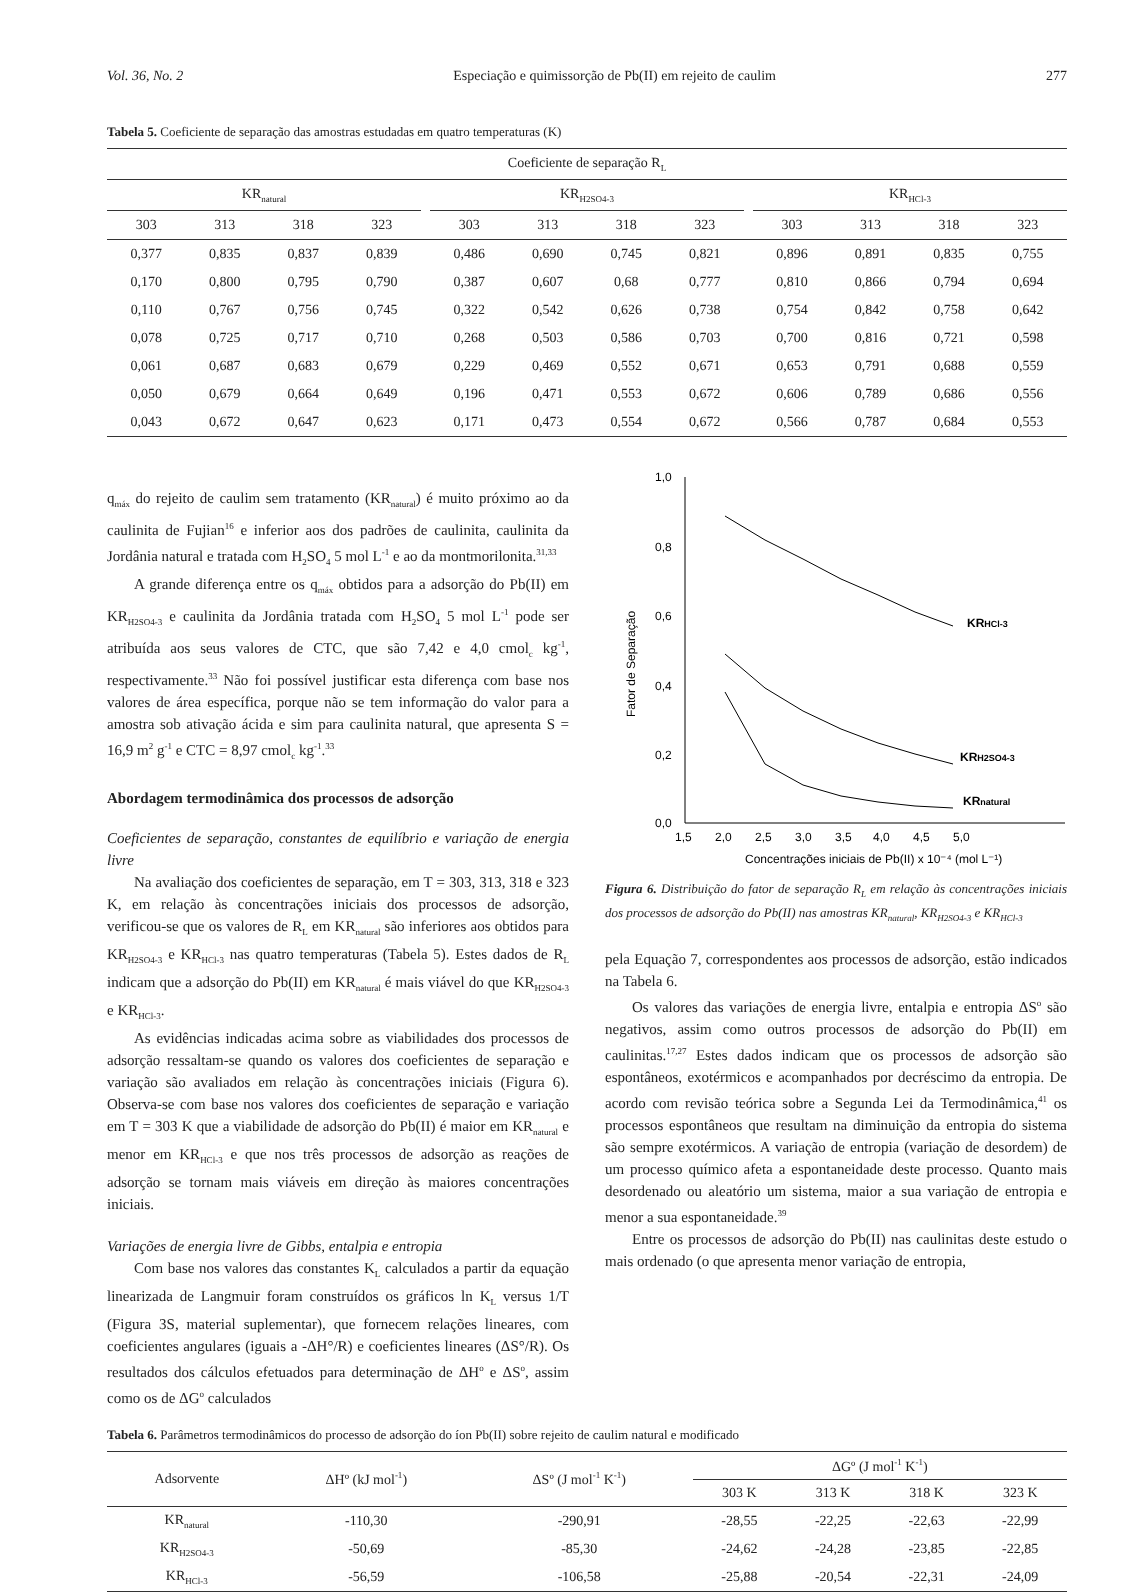Vol. 36, No. 2 Especiação e quimissorção de Pb(II) em rejeito de caulim 277
Tabela 5. Coeficiente de separação das amostras estudadas em quatro temperaturas (K)
| Coeficiente de separação R<sub>L</sub> | | | | | | | | | | | | | |
| KR<sub>natural</sub> | | | | | KR<sub>H2SO4-3</sub> | | | | | KR<sub>HCl-3</sub> | | | |
| 303 | 313 | 318 | 323 | | 303 | 313 | 318 | 323 | | 303 | 313 | 318 | 323 |
| 0,377 | 0,835 | 0,837 | 0,839 | | 0,486 | 0,690 | 0,745 | 0,821 | | 0,896 | 0,891 | 0,835 | 0,755 |
| 0,170 | 0,800 | 0,795 | 0,790 | | 0,387 | 0,607 | 0,68 | 0,777 | | 0,810 | 0,866 | 0,794 | 0,694 |
| 0,110 | 0,767 | 0,756 | 0,745 | | 0,322 | 0,542 | 0,626 | 0,738 | | 0,754 | 0,842 | 0,758 | 0,642 |
| 0,078 | 0,725 | 0,717 | 0,710 | | 0,268 | 0,503 | 0,586 | 0,703 | | 0,700 | 0,816 | 0,721 | 0,598 |
| 0,061 | 0,687 | 0,683 | 0,679 | | 0,229 | 0,469 | 0,552 | 0,671 | | 0,653 | 0,791 | 0,688 | 0,559 |
| 0,050 | 0,679 | 0,664 | 0,649 | | 0,196 | 0,471 | 0,553 | 0,672 | | 0,606 | 0,789 | 0,686 | 0,556 |
| 0,043 | 0,672 | 0,647 | 0,623 | | 0,171 | 0,473 | 0,554 | 0,672 | | 0,566 | 0,787 | 0,684 | 0,553 |
q<sub>máx</sub> do rejeito de caulim sem tratamento (KR<sub>natural</sub>) é muito próximo ao da caulinita de Fujian<sup>16</sup> e inferior aos dos padrões de caulinita, caulinita da Jordânia natural e tratada com H<sub>2</sub>SO<sub>4</sub> 5 mol L<sup>-1</sup> e ao da montmorilonita.<sup>31,33</sup>
A grande diferença entre os q<sub>máx</sub> obtidos para a adsorção do Pb(II) em KR<sub>H2SO4-3</sub> e caulinita da Jordânia tratada com H<sub>2</sub>SO<sub>4</sub> 5 mol L<sup>-1</sup> pode ser atribuída aos seus valores de CTC, que são 7,42 e 4,0 cmol<sub>c</sub> kg<sup>-1</sup>, respectivamente.<sup>33</sup> Não foi possível justificar esta diferença com base nos valores de área específica, porque não se tem informação do valor para a amostra sob ativação ácida e sim para caulinita natural, que apresenta S = 16,9 m<sup>2</sup> g<sup>-1</sup> e CTC = 8,97 cmol<sub>c</sub> kg<sup>-1</sup>.<sup>33</sup>
Abordagem termodinâmica dos processos de adsorção
Coeficientes de separação, constantes de equilíbrio e variação de energia livre
Na avaliação dos coeficientes de separação, em T = 303, 313, 318 e 323 K, em relação às concentrações iniciais dos processos de adsorção, verificou-se que os valores de R<sub>L</sub> em KR<sub>natural</sub> são inferiores aos obtidos para KR<sub>H2SO4-3</sub> e KR<sub>HCl-3</sub> nas quatro temperaturas (Tabela 5). Estes dados de R<sub>L</sub> indicam que a adsorção do Pb(II) em KR<sub>natural</sub> é mais viável do que KR<sub>H2SO4-3</sub> e KR<sub>HCl-3</sub>.
As evidências indicadas acima sobre as viabilidades dos processos de adsorção ressaltam-se quando os valores dos coeficientes de separação e variação são avaliados em relação às concentrações iniciais (Figura 6). Observa-se com base nos valores dos coeficientes de separação e variação em T = 303 K que a viabilidade de adsorção do Pb(II) é maior em KR<sub>natural</sub> e menor em KR<sub>HCl-3</sub> e que nos três processos de adsorção as reações de adsorção se tornam mais viáveis em direção às maiores concentrações iniciais.
Variações de energia livre de Gibbs, entalpia e entropia
Com base nos valores das constantes K<sub>L</sub> calculados a partir da equação linearizada de Langmuir foram construídos os gráficos ln K<sub>L</sub> versus 1/T (Figura 3S, material suplementar), que fornecem relações lineares, com coeficientes angulares (iguais a -ΔH°/R) e coeficientes lineares (ΔS°/R). Os resultados dos cálculos efetuados para determinação de ΔH<sup>o</sup> e ΔS<sup>o</sup>, assim como os de ΔG<sup>o</sup> calculados
1,0
0,8
0,6
0,4
0,2
0,0
1,5
2,0
2,5
3,0
3,5
4,0
4,5
5,0
Fator de Separação
Concentrações iniciais de Pb(II) x 10⁻⁴ (mol L⁻¹)
KRHCl-3
KRH2SO4-3
KRnatural
Figura 6. Distribuição do fator de separação R<sub>L</sub> em relação às concentrações iniciais dos processos de adsorção do Pb(II) nas amostras KR<sub>natural</sub>, KR<sub>H2SO4-3</sub> e KR<sub>HCl-3</sub>
pela Equação 7, correspondentes aos processos de adsorção, estão indicados na Tabela 6.
Os valores das variações de energia livre, entalpia e entropia ΔS<sup>o</sup> são negativos, assim como outros processos de adsorção do Pb(II) em caulinitas.<sup>17,27</sup> Estes dados indicam que os processos de adsorção são espontâneos, exotérmicos e acompanhados por decréscimo da entropia. De acordo com revisão teórica sobre a Segunda Lei da Termodinâmica,<sup>41</sup> os processos espontâneos que resultam na diminuição da entropia do sistema são sempre exotérmicos. A variação de entropia (variação de desordem) de um processo químico afeta a espontaneidade deste processo. Quanto mais desordenado ou aleatório um sistema, maior a sua variação de entropia e menor a sua espontaneidade.<sup>39</sup>
Entre os processos de adsorção do Pb(II) nas caulinitas deste estudo o mais ordenado (o que apresenta menor variação de entropia,
Tabela 6. Parâmetros termodinâmicos do processo de adsorção do íon Pb(II) sobre rejeito de caulim natural e modificado
| Adsorvente | ΔHº (kJ mol<sup>-1</sup>) | ΔSº (J mol<sup>-1</sup> K<sup>-1</sup>) | ΔGº (J mol<sup>-1</sup> K<sup>-1</sup>) | | | |
| | | | 303 K | 313 K | 318 K | 323 K |
| KR<sub>natural</sub> | -110,30 | -290,91 | -28,55 | -22,25 | -22,63 | -22,99 |
| KR<sub>H2SO4-3</sub> | -50,69 | -85,30 | -24,62 | -24,28 | -23,85 | -22,85 |
| KR<sub>HCl-3</sub> | -56,59 | -106,58 | -25,88 | -20,54 | -22,31 | -24,09 |